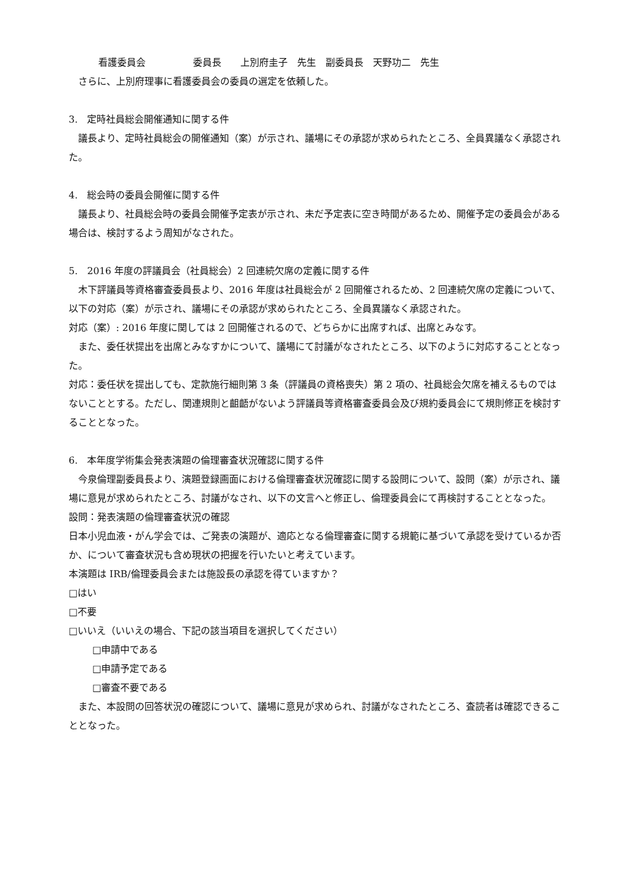看護委員会　　　　　委員長　　上別府圭子　先生　副委員長　天野功二　先生
　さらに、上別府理事に看護委員会の委員の選定を依頼した。
3.　定時社員総会開催通知に関する件
　議長より、定時社員総会の開催通知（案）が示され、議場にその承認が求められたところ、全員異議なく承認された。
4.　総会時の委員会開催に関する件
　議長より、社員総会時の委員会開催予定表が示され、未だ予定表に空き時間があるため、開催予定の委員会がある場合は、検討するよう周知がなされた。
5.　2016 年度の評議員会（社員総会）2 回連続欠席の定義に関する件
　木下評議員等資格審査委員長より、2016 年度は社員総会が 2 回開催されるため、2 回連続欠席の定義について、以下の対応（案）が示され、議場にその承認が求められたところ、全員異議なく承認された。
対応（案）: 2016 年度に関しては 2 回開催されるので、どちらかに出席すれば、出席とみなす。
　また、委任状提出を出席とみなすかについて、議場にて討議がなされたところ、以下のように対応することとなった。
対応：委任状を提出しても、定款施行細則第 3 条（評議員の資格喪失）第 2 項の、社員総会欠席を補えるものではないこととする。ただし、関連規則と齟齬がないよう評議員等資格審査委員会及び規約委員会にて規則修正を検討することとなった。
6.　本年度学術集会発表演題の倫理審査状況確認に関する件
　今泉倫理副委員長より、演題登録画面における倫理審査状況確認に関する設問について、設問（案）が示され、議場に意見が求められたところ、討議がなされ、以下の文言へと修正し、倫理委員会にて再検討することとなった。
設問：発表演題の倫理審査状況の確認
日本小児血液・がん学会では、ご発表の演題が、適応となる倫理審査に関する規範に基づいて承認を受けているか否か、について審査状況も含め現状の把握を行いたいと考えています。
本演題は IRB/倫理委員会または施設長の承認を得ていますか？
□はい
□不要
□いいえ（いいえの場合、下記の該当項目を選択してください）
□申請中である
□申請予定である
□審査不要である
　また、本設問の回答状況の確認について、議場に意見が求められ、討議がなされたところ、査読者は確認できることとなった。